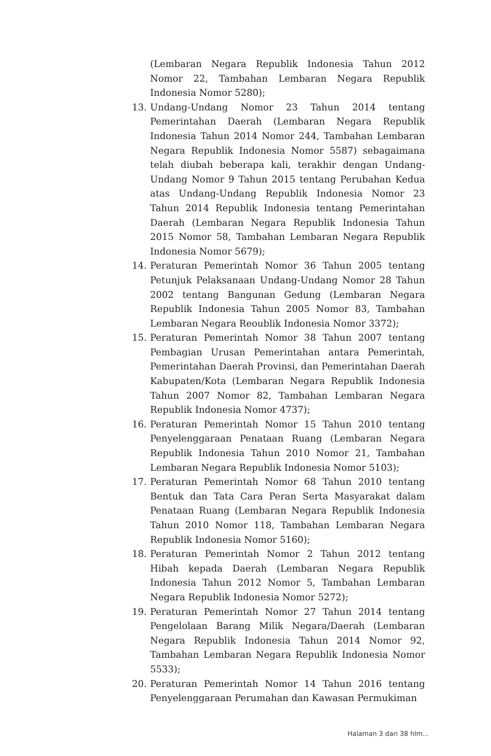(Lembaran Negara Republik Indonesia Tahun 2012 Nomor 22, Tambahan Lembaran Negara Republik Indonesia Nomor 5280);
13. Undang-Undang Nomor 23 Tahun 2014 tentang Pemerintahan Daerah (Lembaran Negara Republik Indonesia Tahun 2014 Nomor 244, Tambahan Lembaran Negara Republik Indonesia Nomor 5587) sebagaimana telah diubah beberapa kali, terakhir dengan Undang-Undang Nomor 9 Tahun 2015 tentang Perubahan Kedua atas Undang-Undang Republik Indonesia Nomor 23 Tahun 2014 Republik Indonesia tentang Pemerintahan Daerah (Lembaran Negara Republik Indonesia Tahun 2015 Nomor 58, Tambahan Lembaran Negara Republik Indonesia Nomor 5679);
14. Peraturan Pemerintah Nomor 36 Tahun 2005 tentang Petunjuk Pelaksanaan Undang-Undang Nomor 28 Tahun 2002 tentang Bangunan Gedung (Lembaran Negara Republik Indonesia Tahun 2005 Nomor 83, Tambahan Lembaran Negara Reoublik Indonesia Nomor 3372);
15. Peraturan Pemerintah Nomor 38 Tahun 2007 tentang Pembagian Urusan Pemerintahan antara Pemerintah, Pemerintahan Daerah Provinsi, dan Pemerintahan Daerah Kabupaten/Kota (Lembaran Negara Republik Indonesia Tahun 2007 Nomor 82, Tambahan Lembaran Negara Republik Indonesia Nomor 4737);
16. Peraturan Pemerintah Nomor 15 Tahun 2010 tentang Penyelenggaraan Penataan Ruang (Lembaran Negara Republik Indonesia Tahun 2010 Nomor 21, Tambahan Lembaran Negara Republik Indonesia Nomor 5103);
17. Peraturan Pemerintah Nomor 68 Tahun 2010 tentang Bentuk dan Tata Cara Peran Serta Masyarakat dalam Penataan Ruang (Lembaran Negara Republik Indonesia Tahun 2010 Nomor 118, Tambahan Lembaran Negara Republik Indonesia Nomor 5160);
18. Peraturan Pemerintah Nomor 2 Tahun 2012 tentang Hibah kepada Daerah (Lembaran Negara Republik Indonesia Tahun 2012 Nomor 5, Tambahan Lembaran Negara Republik Indonesia Nomor 5272);
19. Peraturan Pemerintah Nomor 27 Tahun 2014 tentang Pengelolaan Barang Milik Negara/Daerah (Lembaran Negara Republik Indonesia Tahun 2014 Nomor 92, Tambahan Lembaran Negara Republik Indonesia Nomor 5533);
20. Peraturan Pemerintah Nomor 14 Tahun 2016 tentang Penyelenggaraan Perumahan dan Kawasan Permukiman
Halaman 3 dari 38 hlm...